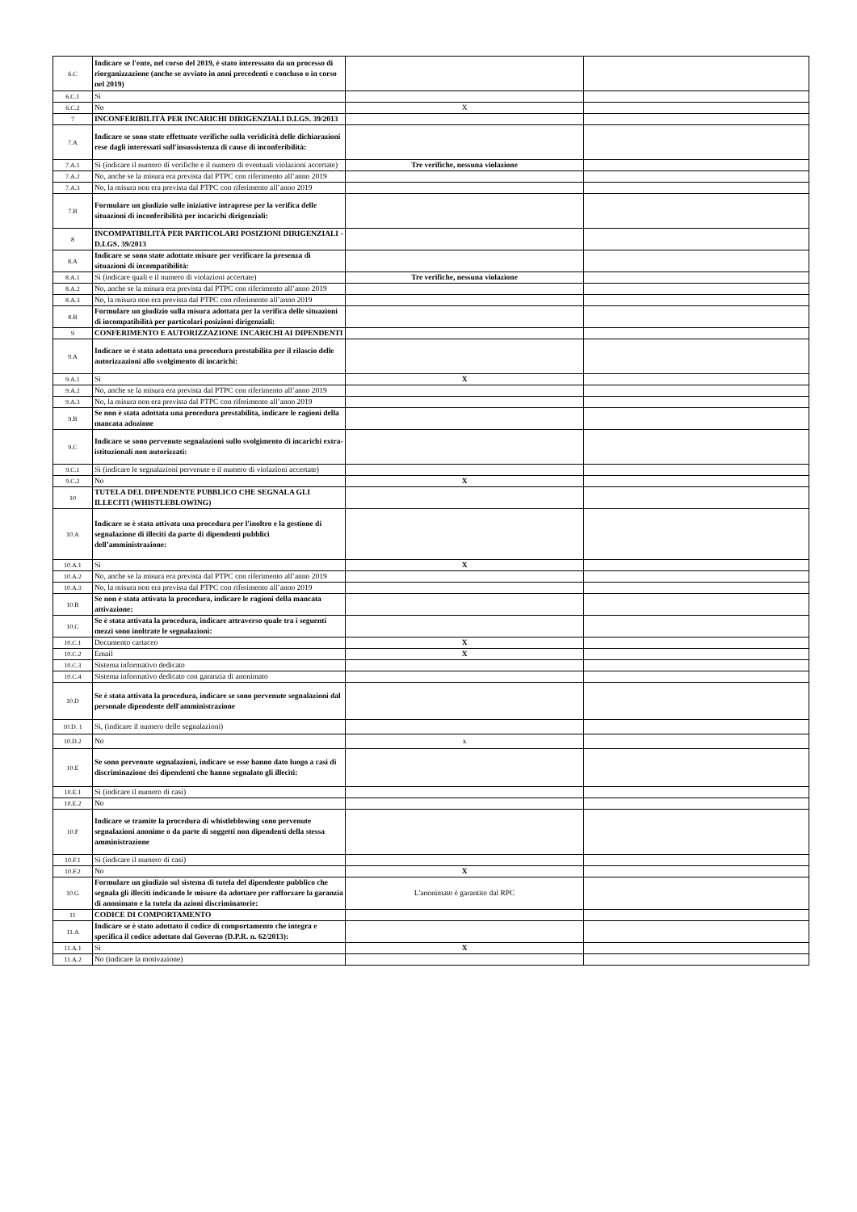| 6.C | Indicare se l'ente, nel corso del 2019, è stato interessato da un processo di riorganizzazione (anche se avviato in anni precedenti e concluso o in corso nel 2019) | | |
| 6.C.1 | Sì | | |
| 6.C.2 | No | X | |
| 7 | INCONFERIBILITÀ PER INCARICHI DIRIGENZIALI D.LGS. 39/2013 | | |
| 7.A | Indicare se sono state effettuate verifiche sulla veridicità delle dichiarazioni rese dagli interessati sull'insussistenza di cause di inconferibilità: | | |
| 7.A.1 | Sì (indicare il numero di verifiche e il numero di eventuali violazioni accertate) | Tre verifiche, nessuna violazione | |
| 7.A.2 | No, anche se la misura era prevista dal PTPC con riferimento all’anno 2019 | | |
| 7.A.3 | No, la misura non era prevista dal PTPC con riferimento all’anno 2019 | | |
| 7.B | Formulare un giudizio sulle iniziative intraprese per la verifica delle situazioni di inconferibilità per incarichi dirigenziali: | | |
| 8 | INCOMPATIBILITÀ PER PARTICOLARI POSIZIONI DIRIGENZIALI - D.LGS. 39/2013 | | |
| 8.A | Indicare se sono state adottate misure per verificare la presenza di situazioni di incompatibilità: | | |
| 8.A.1 | Sì (indicare quali e il numero di violazioni accertate) | Tre verifiche, nessuna violazione | |
| 8.A.2 | No, anche se la misura era prevista dal PTPC con riferimento all’anno 2019 | | |
| 8.A.3 | No, la misura non era prevista dal PTPC con riferimento all’anno 2019 | | |
| 8.B | Formulare un giudizio sulla misura adottata per la verifica delle situazioni di incompatibilità per particolari posizioni dirigenziali: | | |
| 9 | CONFERIMENTO E AUTORIZZAZIONE INCARICHI AI DIPENDENTI | | |
| 9.A | Indicare se è stata adottata una procedura prestabilita per il rilascio delle autorizzazioni allo svolgimento di incarichi: | | |
| 9.A.1 | Sì | X | |
| 9.A.2 | No, anche se la misura era prevista dal PTPC con riferimento all’anno 2019 | | |
| 9.A.3 | No, la misura non era prevista dal PTPC con riferimento all’anno 2019 | | |
| 9.B | Se non è stata adottata una procedura prestabilita, indicare le ragioni della mancata adozione | | |
| 9.C | Indicare se sono pervenute segnalazioni sullo svolgimento di incarichi extra-istituzionali non autorizzati: | | |
| 9.C.1 | Sì (indicare le segnalazioni pervenute e il numero di violazioni accertate) | | |
| 9.C.2 | No | X | |
| 10 | TUTELA DEL DIPENDENTE PUBBLICO CHE SEGNALA GLI ILLECITI (WHISTLEBLOWING) | | |
| 10.A | Indicare se è stata attivata una procedura per l'inoltro e la gestione di segnalazione di illeciti da parte di dipendenti pubblici dell’amministrazione: | | |
| 10.A.1 | Sì | X | |
| 10.A.2 | No, anche se la misura era prevista dal PTPC con riferimento all’anno 2019 | | |
| 10.A.3 | No, la misura non era prevista dal PTPC con riferimento all’anno 2019 | | |
| 10.B | Se non è stata attivata la procedura, indicare le ragioni della mancata attivazione: | | |
| 10.C | Se è stata attivata la procedura, indicare attraverso quale tra i seguenti mezzi sono inoltrate le segnalazioni: | | |
| 10.C.1 | Documento cartaceo | X | |
| 10.C.2 | Email | X | |
| 10.C.3 | Sistema informativo dedicato | | |
| 10.C.4 | Sistema informativo dedicato con garanzia di anonimato | | |
| 10.D | Se è stata attivata la procedura, indicare se sono pervenute segnalazioni dal personale dipendente dell'amministrazione | | |
| 10.D. 1 | Si, (indicare il numero delle segnalazioni) | | |
| 10.D.2 | No | x | |
| 10.E | Se sono pervenute segnalazioni, indicare se esse hanno dato luogo a casi di discriminazione dei dipendenti che hanno segnalato gli illeciti: | | |
| 10.E.1 | Sì (indicare il numero di casi) | | |
| 10.E.2 | No | | |
| 10.F | Indicare se tramite la procedura di whistleblowing sono pervenute segnalazioni anonime o da parte di soggetti non dipendenti della stessa amministrazione | | |
| 10.F.1 | Sì (indicare il numero di casi) | | |
| 10.F.2 | No | X | |
| 10.G | Formulare un giudizio sul sistema di tutela del dipendente pubblico che segnala gli illeciti indicando le misure da adottare per rafforzare la garanzia di anonimato e la tutela da azioni discriminatorie: | L'anonimato è garantito dal RPC | |
| 11 | CODICE DI COMPORTAMENTO | | |
| 11.A | Indicare se è stato adottato il codice di comportamento che integra e specifica il codice adottato dal Governo (D.P.R. n. 62/2013): | | |
| 11.A.1 | Sì | X | |
| 11.A.2 | No (indicare la motivazione) | | |